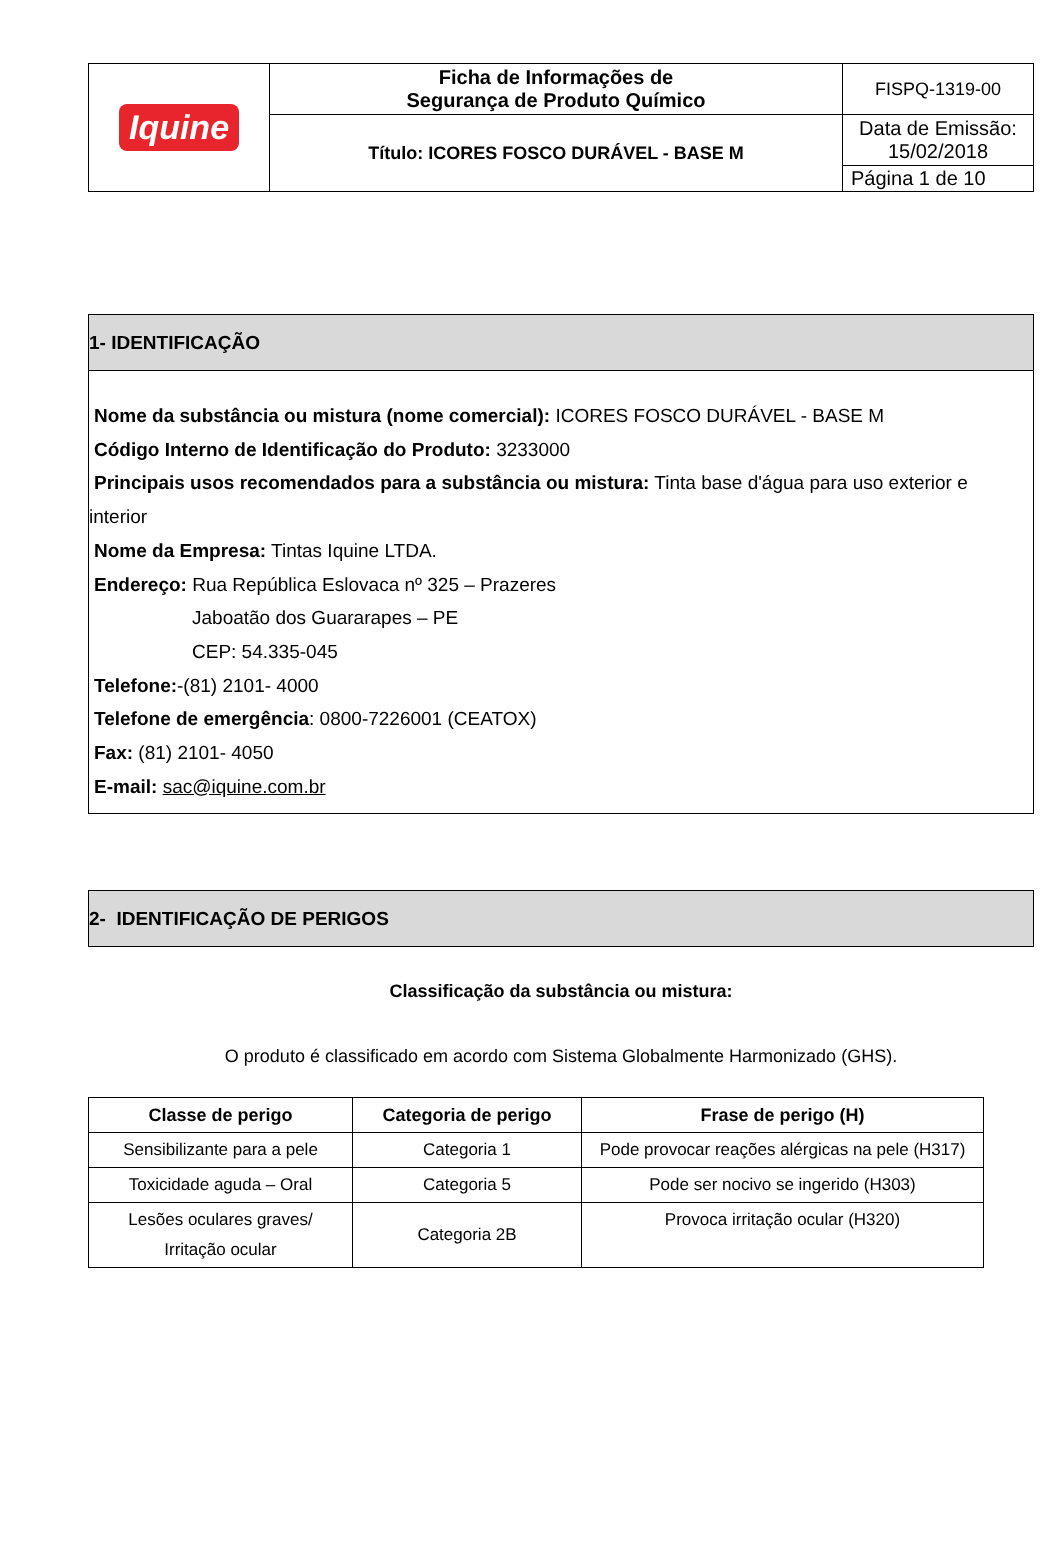| Iquine | Ficha de Informações de Segurança de Produto Químico | FISPQ-1319-00 |
| | Título: ICORES FOSCO DURÁVEL - BASE M | Data de Emissão: 15/02/2018 |
| | | Página 1 de 10 |
1- IDENTIFICAÇÃO
Nome da substância ou mistura (nome comercial): ICORES FOSCO DURÁVEL - BASE M
Código Interno de Identificação do Produto: 3233000
Principais usos recomendados para a substância ou mistura: Tinta base d'água para uso exterior e
interior
Nome da Empresa: Tintas Iquine LTDA.
Endereço: Rua República Eslovaca nº 325 – Prazeres
Jaboatão dos Guararapes – PE
CEP: 54.335-045
Telefone:-(81) 2101- 4000
Telefone de emergência: 0800-7226001 (CEATOX)
Fax: (81) 2101- 4050
E-mail: sac@iquine.com.br
2- IDENTIFICAÇÃO DE PERIGOS
Classificação da substância ou mistura:
O produto é classificado em acordo com Sistema Globalmente Harmonizado (GHS).
| Classe de perigo | Categoria de perigo | Frase de perigo (H) |
| --- | --- | --- |
| Sensibilizante para a pele | Categoria 1 | Pode provocar reações alérgicas na pele (H317) |
| Toxicidade aguda – Oral | Categoria 5 | Pode ser nocivo se ingerido (H303) |
| Lesões oculares graves/ Irritação ocular | Categoria 2B | Provoca irritação ocular (H320) |